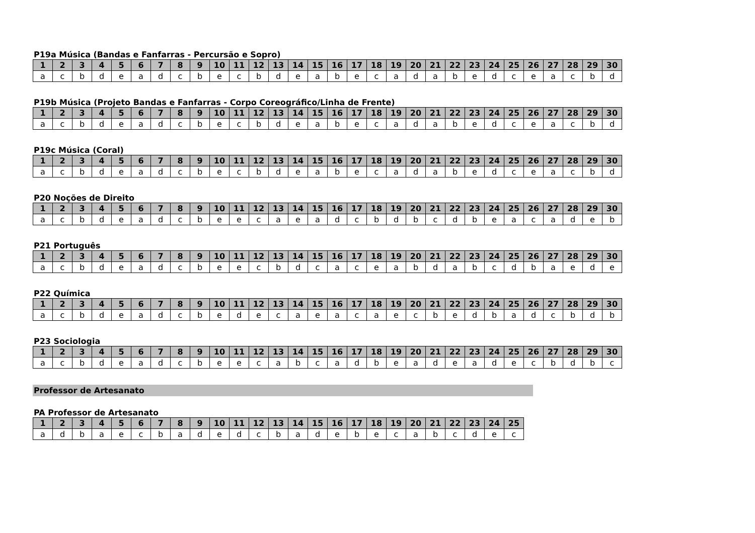P19a Música (Bandas e Fanfarras - Percursão e Sopro)
| 1 | 2 | 3 | 4 | 5 | 6 | 7 | 8 | 9 | 10 | 11 | 12 | 13 | 14 | 15 | 16 | 17 | 18 | 19 | 20 | 21 | 22 | 23 | 24 | 25 | 26 | 27 | 28 | 29 | 30 |
| --- | --- | --- | --- | --- | --- | --- | --- | --- | --- | --- | --- | --- | --- | --- | --- | --- | --- | --- | --- | --- | --- | --- | --- | --- | --- | --- | --- | --- | --- |
| a | c | b | d | e | a | d | c | b | e | c | b | d | e | a | b | e | c | a | d | a | b | e | d | c | e | a | c | b | d |
P19b Música (Projeto Bandas e Fanfarras - Corpo Coreográfico/Linha de Frente)
| 1 | 2 | 3 | 4 | 5 | 6 | 7 | 8 | 9 | 10 | 11 | 12 | 13 | 14 | 15 | 16 | 17 | 18 | 19 | 20 | 21 | 22 | 23 | 24 | 25 | 26 | 27 | 28 | 29 | 30 |
| --- | --- | --- | --- | --- | --- | --- | --- | --- | --- | --- | --- | --- | --- | --- | --- | --- | --- | --- | --- | --- | --- | --- | --- | --- | --- | --- | --- | --- | --- |
| a | c | b | d | e | a | d | c | b | e | c | b | d | e | a | b | e | c | a | d | a | b | e | d | c | e | a | c | b | d |
P19c Música (Coral)
| 1 | 2 | 3 | 4 | 5 | 6 | 7 | 8 | 9 | 10 | 11 | 12 | 13 | 14 | 15 | 16 | 17 | 18 | 19 | 20 | 21 | 22 | 23 | 24 | 25 | 26 | 27 | 28 | 29 | 30 |
| --- | --- | --- | --- | --- | --- | --- | --- | --- | --- | --- | --- | --- | --- | --- | --- | --- | --- | --- | --- | --- | --- | --- | --- | --- | --- | --- | --- | --- | --- |
| a | c | b | d | e | a | d | c | b | e | c | b | d | e | a | b | e | c | a | d | a | b | e | d | c | e | a | c | b | d |
P20 Noções de Direito
| 1 | 2 | 3 | 4 | 5 | 6 | 7 | 8 | 9 | 10 | 11 | 12 | 13 | 14 | 15 | 16 | 17 | 18 | 19 | 20 | 21 | 22 | 23 | 24 | 25 | 26 | 27 | 28 | 29 | 30 |
| --- | --- | --- | --- | --- | --- | --- | --- | --- | --- | --- | --- | --- | --- | --- | --- | --- | --- | --- | --- | --- | --- | --- | --- | --- | --- | --- | --- | --- | --- |
| a | c | b | d | e | a | d | c | b | e | e | c | a | e | a | d | c | b | d | b | c | d | b | e | a | c | a | d | e | b |
P21 Português
| 1 | 2 | 3 | 4 | 5 | 6 | 7 | 8 | 9 | 10 | 11 | 12 | 13 | 14 | 15 | 16 | 17 | 18 | 19 | 20 | 21 | 22 | 23 | 24 | 25 | 26 | 27 | 28 | 29 | 30 |
| --- | --- | --- | --- | --- | --- | --- | --- | --- | --- | --- | --- | --- | --- | --- | --- | --- | --- | --- | --- | --- | --- | --- | --- | --- | --- | --- | --- | --- | --- |
| a | c | b | d | e | a | d | c | b | e | e | c | b | d | c | a | c | e | a | b | d | a | b | c | d | b | a | e | d | e |
P22 Química
| 1 | 2 | 3 | 4 | 5 | 6 | 7 | 8 | 9 | 10 | 11 | 12 | 13 | 14 | 15 | 16 | 17 | 18 | 19 | 20 | 21 | 22 | 23 | 24 | 25 | 26 | 27 | 28 | 29 | 30 |
| --- | --- | --- | --- | --- | --- | --- | --- | --- | --- | --- | --- | --- | --- | --- | --- | --- | --- | --- | --- | --- | --- | --- | --- | --- | --- | --- | --- | --- | --- |
| a | c | b | d | e | a | d | c | b | e | d | e | c | a | e | a | c | a | e | c | b | e | d | b | a | d | c | b | d | b |
P23 Sociologia
| 1 | 2 | 3 | 4 | 5 | 6 | 7 | 8 | 9 | 10 | 11 | 12 | 13 | 14 | 15 | 16 | 17 | 18 | 19 | 20 | 21 | 22 | 23 | 24 | 25 | 26 | 27 | 28 | 29 | 30 |
| --- | --- | --- | --- | --- | --- | --- | --- | --- | --- | --- | --- | --- | --- | --- | --- | --- | --- | --- | --- | --- | --- | --- | --- | --- | --- | --- | --- | --- | --- |
| a | c | b | d | e | a | d | c | b | e | e | c | a | b | c | a | d | b | e | a | d | e | a | d | e | c | b | d | b | c |
Professor de Artesanato
PA Professor de Artesanato
| 1 | 2 | 3 | 4 | 5 | 6 | 7 | 8 | 9 | 10 | 11 | 12 | 13 | 14 | 15 | 16 | 17 | 18 | 19 | 20 | 21 | 22 | 23 | 24 | 25 |
| --- | --- | --- | --- | --- | --- | --- | --- | --- | --- | --- | --- | --- | --- | --- | --- | --- | --- | --- | --- | --- | --- | --- | --- | --- |
| a | d | b | a | e | c | b | a | d | e | d | c | b | a | d | e | b | e | c | a | b | c | d | e | c |